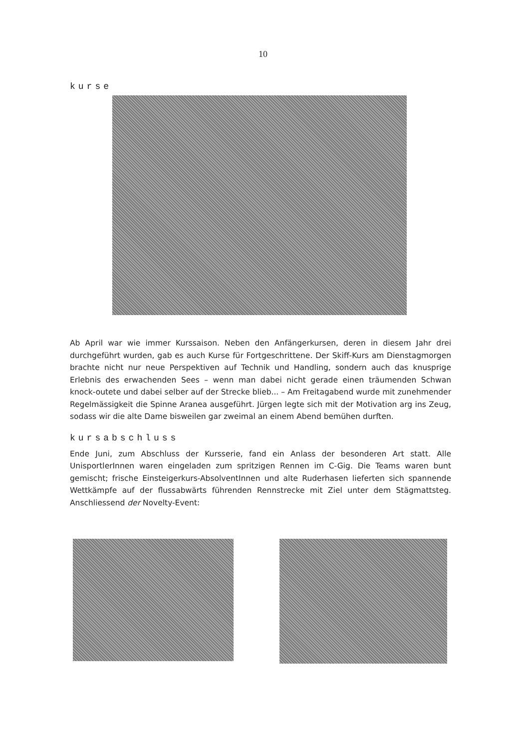10
kurse
Ab April war wie immer Kurssaison. Neben den Anfängerkursen, deren in diesem Jahr drei durchgeführt wurden, gab es auch Kurse für Fortgeschrittene. Der Skiff-Kurs am Dienstagmorgen brachte nicht nur neue Perspektiven auf Technik und Handling, sondern auch das knusprige Erlebnis des erwachenden Sees – wenn man dabei nicht gerade einen träumenden Schwan knock-outete und dabei selber auf der Strecke blieb... – Am Freitagabend wurde mit zunehmender Regelmässigkeit die Spinne Aranea ausgeführt. Jürgen legte sich mit der Motivation arg ins Zeug, sodass wir die alte Dame bisweilen gar zweimal an einem Abend bemühen durften.
kursabschluss
Ende Juni, zum Abschluss der Kursserie, fand ein Anlass der besonderen Art statt. Alle UnisportlerInnen waren eingeladen zum spritzigen Rennen im C-Gig. Die Teams waren bunt gemischt; frische Einsteigerkurs-AbsolventInnen und alte Ruderhasen lieferten sich spannende Wettkämpfe auf der flussabwärts führenden Rennstrecke mit Ziel unter dem Stägmattsteg. Anschliessend der Novelty-Event: